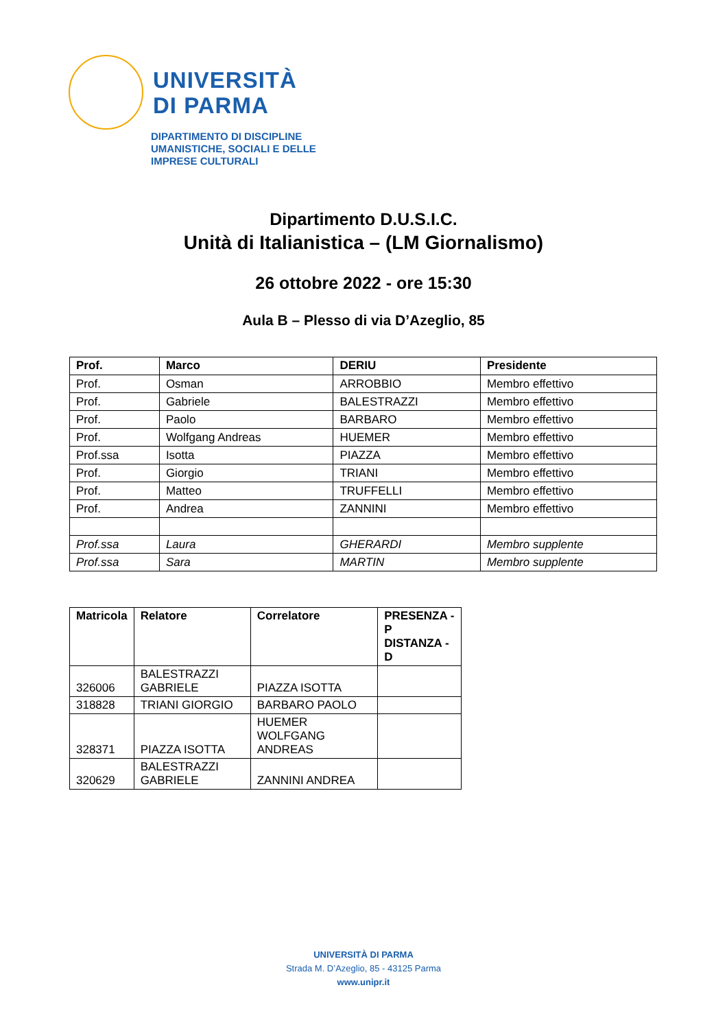UNIVERSITÀ
DI PARMA
DIPARTIMENTO DI DISCIPLINE
UMANISTICHE, SOCIALI E DELLE
IMPRESE CULTURALI
Dipartimento D.U.S.I.C.
Unità di Italianistica – (LM Giornalismo)
26 ottobre 2022 - ore 15:30
Aula B – Plesso di via D’Azeglio, 85
| Prof. | Marco | DERIU | Presidente |
| --- | --- | --- | --- |
| Prof. | Osman | ARROBBIO | Membro effettivo |
| Prof. | Gabriele | BALESTRAZZI | Membro effettivo |
| Prof. | Paolo | BARBARO | Membro effettivo |
| Prof. | Wolfgang Andreas | HUEMER | Membro effettivo |
| Prof.ssa | Isotta | PIAZZA | Membro effettivo |
| Prof. | Giorgio | TRIANI | Membro effettivo |
| Prof. | Matteo | TRUFFELLI | Membro effettivo |
| Prof. | Andrea | ZANNINI | Membro effettivo |
| Prof.ssa | Laura | GHERARDI | Membro supplente |
| Prof.ssa | Sara | MARTIN | Membro supplente |
| Matricola | Relatore | Correlatore | PRESENZA - P DISTANZA - D |
| --- | --- | --- | --- |
| 326006 | BALESTRAZZI GABRIELE | PIAZZA ISOTTA | |
| 318828 | TRIANI GIORGIO | BARBARO PAOLO | |
| 328371 | PIAZZA ISOTTA | HUEMER WOLFGANG ANDREAS | |
| 320629 | BALESTRAZZI GABRIELE | ZANNINI ANDREA | |
UNIVERSITÀ DI PARMA
Strada M. D’Azeglio, 85 - 43125 Parma
www.unipr.it